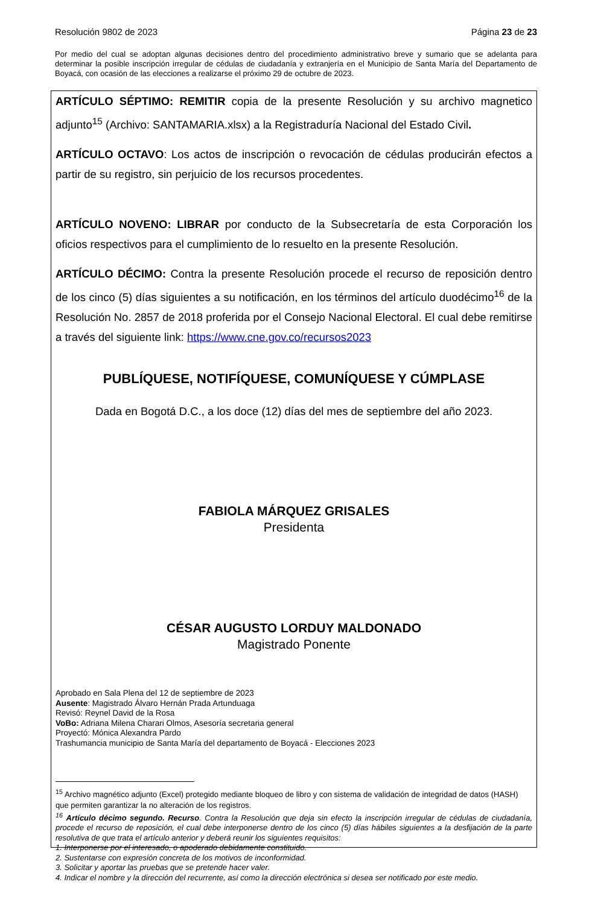Resolución 9802 de 2023 Página 23 de 23
Por medio del cual se adoptan algunas decisiones dentro del procedimiento administrativo breve y sumario que se adelanta para determinar la posible inscripción irregular de cédulas de ciudadanía y extranjería en el Municipio de Santa María del Departamento de Boyacá, con ocasión de las elecciones a realizarse el próximo 29 de octubre de 2023.
ARTÍCULO SÉPTIMO: REMITIR copia de la presente Resolución y su archivo magnetico adjunto<sup>15</sup> (Archivo: SANTAMARIA.xlsx) a la Registraduría Nacional del Estado Civil.
ARTÍCULO OCTAVO: Los actos de inscripción o revocación de cédulas producirán efectos a partir de su registro, sin perjuicio de los recursos procedentes.
ARTÍCULO NOVENO: LIBRAR por conducto de la Subsecretaría de esta Corporación los oficios respectivos para el cumplimiento de lo resuelto en la presente Resolución.
ARTÍCULO DÉCIMO: Contra la presente Resolución procede el recurso de reposición dentro de los cinco (5) días siguientes a su notificación, en los términos del artículo duodécimo<sup>16</sup> de la Resolución No. 2857 de 2018 proferida por el Consejo Nacional Electoral. El cual debe remitirse a través del siguiente link: https://www.cne.gov.co/recursos2023
PUBLÍQUESE, NOTIFÍQUESE, COMUNÍQUESE Y CÚMPLASE
Dada en Bogotá D.C., a los doce (12) días del mes de septiembre del año 2023.
FABIOLA MÁRQUEZ GRISALES
Presidenta
CÉSAR AUGUSTO LORDUY MALDONADO
Magistrado Ponente
Aprobado en Sala Plena del 12 de septiembre de 2023
Ausente: Magistrado Álvaro Hernán Prada Artunduaga
Revisó: Reynel David de la Rosa
VoBo: Adriana Milena Charari Olmos, Asesoría secretaria general
Proyectó: Mónica Alexandra Pardo
Trashumancia municipio de Santa María del departamento de Boyacá - Elecciones 2023
<sup>15</sup> Archivo magnético adjunto (Excel) protegido mediante bloqueo de libro y con sistema de validación de integridad de datos (HASH) que permiten garantizar la no alteración de los registros.
<sup>16</sup> Artículo décimo segundo. Recurso. Contra la Resolución que deja sin efecto la inscripción irregular de cédulas de ciudadanía, procede el recurso de reposición, el cual debe interponerse dentro de los cinco (5) días hábiles siguientes a la desfijación de la parte resolutiva de que trata el artículo anterior y deberá reunir los siguientes requisitos:
1. Interponerse por el interesado, o apoderado debidamente constituido.
2. Sustentarse con expresión concreta de los motivos de inconformidad.
3. Solicitar y aportar las pruebas que se pretende hacer valer.
4. Indicar el nombre y la dirección del recurrente, así como la dirección electrónica si desea ser notificado por este medio.